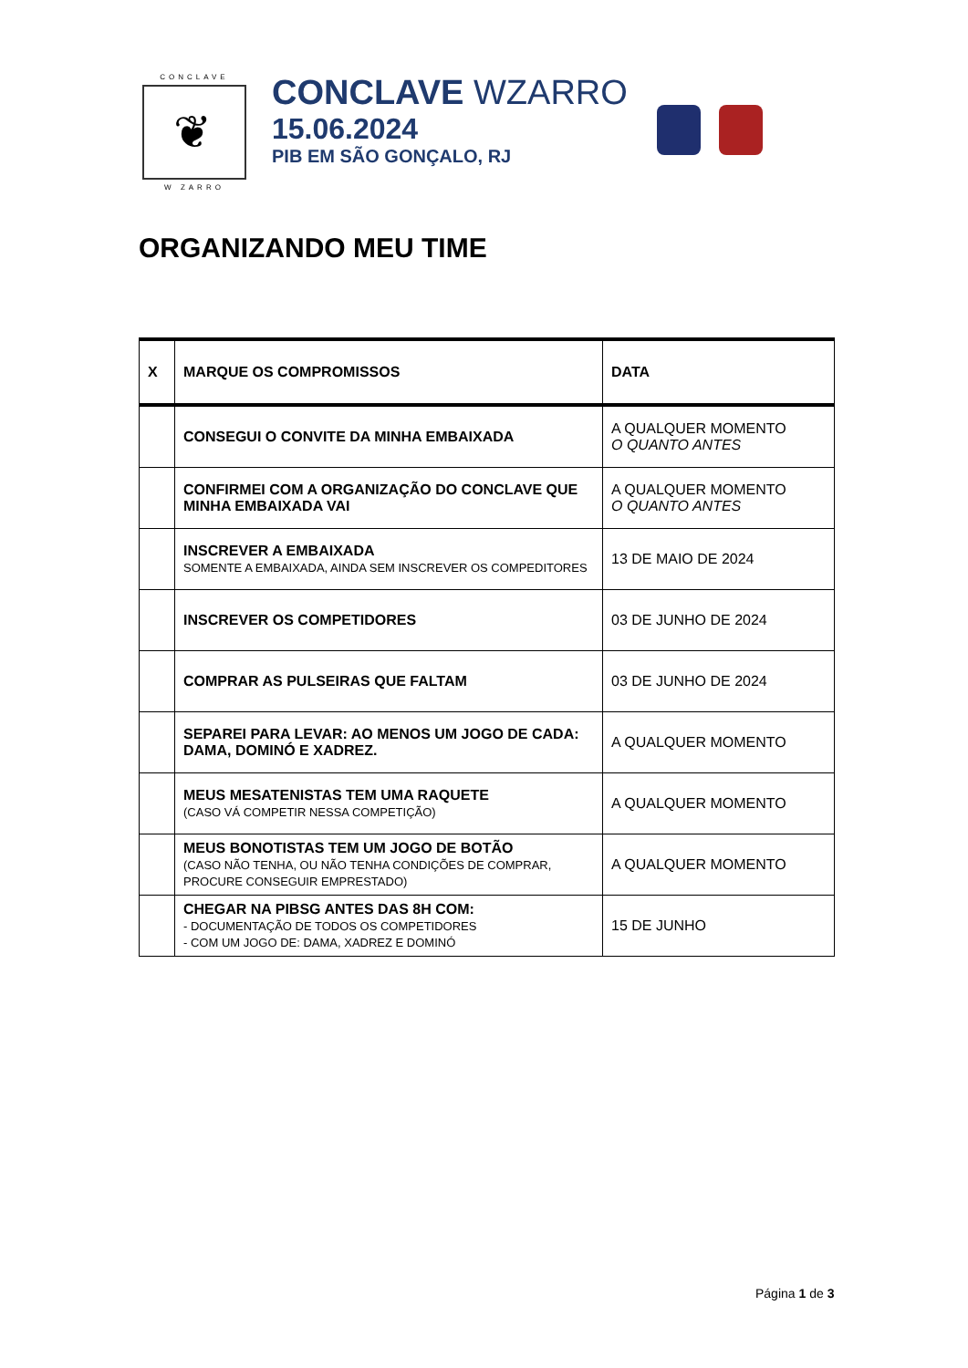CONCLAVE
❦
W ZARRO
CONCLAVE WZARRO
15.06.2024
PIB EM SÃO GONÇALO, RJ
ORGANIZANDO MEU TIME
| X | MARQUE OS COMPROMISSOS | DATA |
| --- | --- | --- |
| | CONSEGUI O CONVITE DA MINHA EMBAIXADA | A QUALQUER MOMENTO O QUANTO ANTES |
| | CONFIRMEI COM A ORGANIZAÇÃO DO CONCLAVE QUE MINHA EMBAIXADA VAI | A QUALQUER MOMENTO O QUANTO ANTES |
| | INSCREVER A EMBAIXADA SOMENTE A EMBAIXADA, AINDA SEM INSCREVER OS COMPEDITORES | 13 DE MAIO DE 2024 |
| | INSCREVER OS COMPETIDORES | 03 DE JUNHO DE 2024 |
| | COMPRAR AS PULSEIRAS QUE FALTAM | 03 DE JUNHO DE 2024 |
| | SEPAREI PARA LEVAR: AO MENOS UM JOGO DE CADA: DAMA, DOMINÓ E XADREZ. | A QUALQUER MOMENTO |
| | MEUS MESATENISTAS TEM UMA RAQUETE (CASO VÁ COMPETIR NESSA COMPETIÇÃO) | A QUALQUER MOMENTO |
| | MEUS BONOTISTAS TEM UM JOGO DE BOTÃO (CASO NÃO TENHA, OU NÃO TENHA CONDIÇÕES DE COMPRAR, PROCURE CONSEGUIR EMPRESTADO) | A QUALQUER MOMENTO |
| | CHEGAR NA PIBSG ANTES DAS 8H COM: - DOCUMENTAÇÃO DE TODOS OS COMPETIDORES - COM UM JOGO DE: DAMA, XADREZ E DOMINÓ | 15 DE JUNHO |
Página 1 de 3